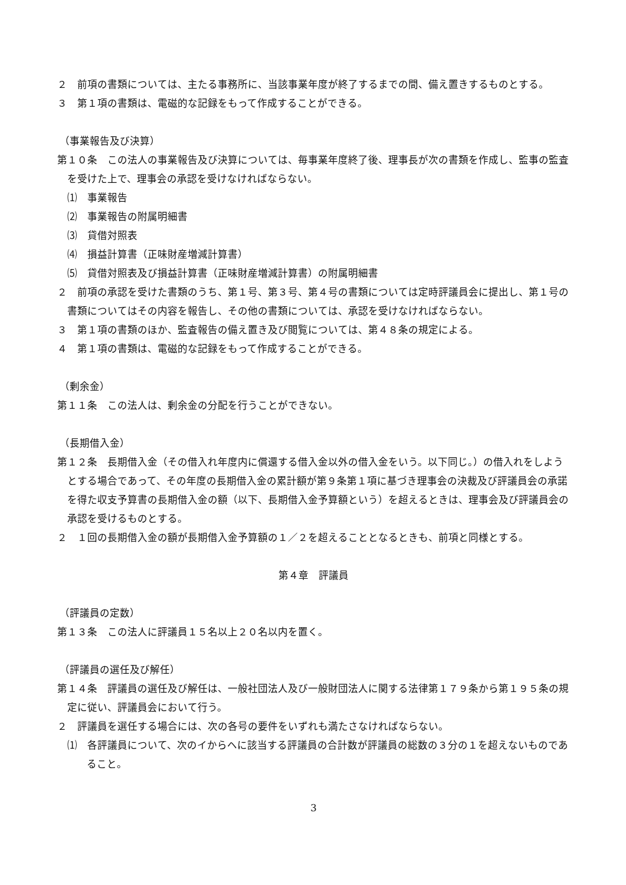２　前項の書類については、主たる事務所に、当該事業年度が終了するまでの間、備え置きするものとする。
３　第１項の書類は、電磁的な記録をもって作成することができる。
（事業報告及び決算）
第１０条　この法人の事業報告及び決算については、毎事業年度終了後、理事長が次の書類を作成し、監事の監査を受けた上で、理事会の承認を受けなければならない。
⑴　事業報告
⑵　事業報告の附属明細書
⑶　貸借対照表
⑷　損益計算書（正味財産増減計算書）
⑸　貸借対照表及び損益計算書（正味財産増減計算書）の附属明細書
２　前項の承認を受けた書類のうち、第１号、第３号、第４号の書類については定時評議員会に提出し、第１号の書類についてはその内容を報告し、その他の書類については、承認を受けなければならない。
３　第１項の書類のほか、監査報告の備え置き及び閲覧については、第４８条の規定による。
４　第１項の書類は、電磁的な記録をもって作成することができる。
（剰余金）
第１１条　この法人は、剰余金の分配を行うことができない。
（長期借入金）
第１２条　長期借入金（その借入れ年度内に償還する借入金以外の借入金をいう。以下同じ。）の借入れをしようとする場合であって、その年度の長期借入金の累計額が第９条第１項に基づき理事会の決裁及び評議員会の承諾を得た収支予算書の長期借入金の額（以下、長期借入金予算額という）を超えるときは、理事会及び評議員会の承認を受けるものとする。
２　１回の長期借入金の額が長期借入金予算額の１／２を超えることとなるときも、前項と同様とする。
第４章　評議員
（評議員の定数）
第１３条　この法人に評議員１５名以上２０名以内を置く。
（評議員の選任及び解任）
第１４条　評議員の選任及び解任は、一般社団法人及び一般財団法人に関する法律第１７９条から第１９５条の規定に従い、評議員会において行う。
２　評議員を選任する場合には、次の各号の要件をいずれも満たさなければならない。
⑴　各評議員について、次のイからヘに該当する評議員の合計数が評議員の総数の３分の１を超えないものであること。
3